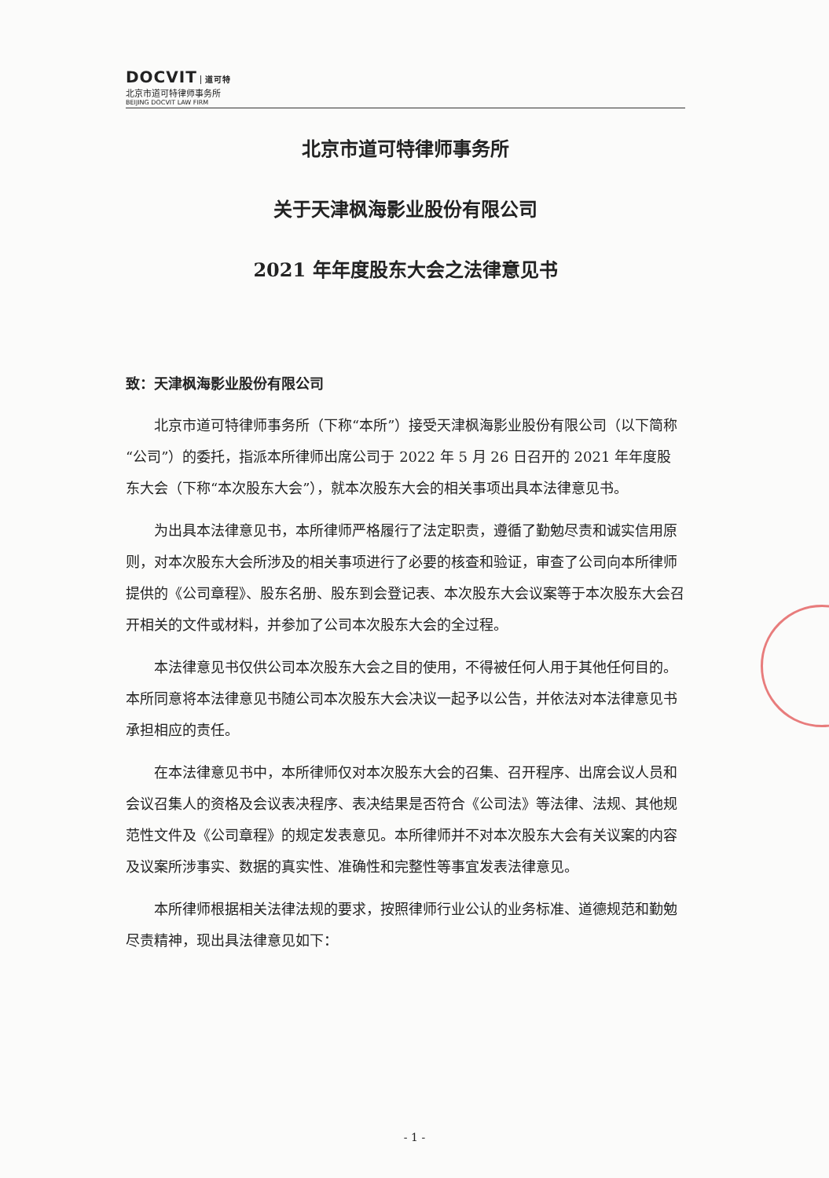DOCVIT 道可特
北京市道可特律师事务所
BEIJING DOCVIT LAW FIRM
北京市道可特律师事务所
关于天津枫海影业股份有限公司
2021 年年度股东大会之法律意见书
致：天津枫海影业股份有限公司
北京市道可特律师事务所（下称“本所”）接受天津枫海影业股份有限公司（以下简称“公司”）的委托，指派本所律师出席公司于 2022 年 5 月 26 日召开的 2021 年年度股东大会（下称“本次股东大会”），就本次股东大会的相关事项出具本法律意见书。
为出具本法律意见书，本所律师严格履行了法定职责，遵循了勤勉尽责和诚实信用原则，对本次股东大会所涉及的相关事项进行了必要的核查和验证，审查了公司向本所律师提供的《公司章程》、股东名册、股东到会登记表、本次股东大会议案等于本次股东大会召开相关的文件或材料，并参加了公司本次股东大会的全过程。
本法律意见书仅供公司本次股东大会之目的使用，不得被任何人用于其他任何目的。本所同意将本法律意见书随公司本次股东大会决议一起予以公告，并依法对本法律意见书承担相应的责任。
在本法律意见书中，本所律师仅对本次股东大会的召集、召开程序、出席会议人员和会议召集人的资格及会议表决程序、表决结果是否符合《公司法》等法律、法规、其他规范性文件及《公司章程》的规定发表意见。本所律师并不对本次股东大会有关议案的内容及议案所涉事实、数据的真实性、准确性和完整性等事宜发表法律意见。
本所律师根据相关法律法规的要求，按照律师行业公认的业务标准、道德规范和勤勉尽责精神，现出具法律意见如下：
- 1 -